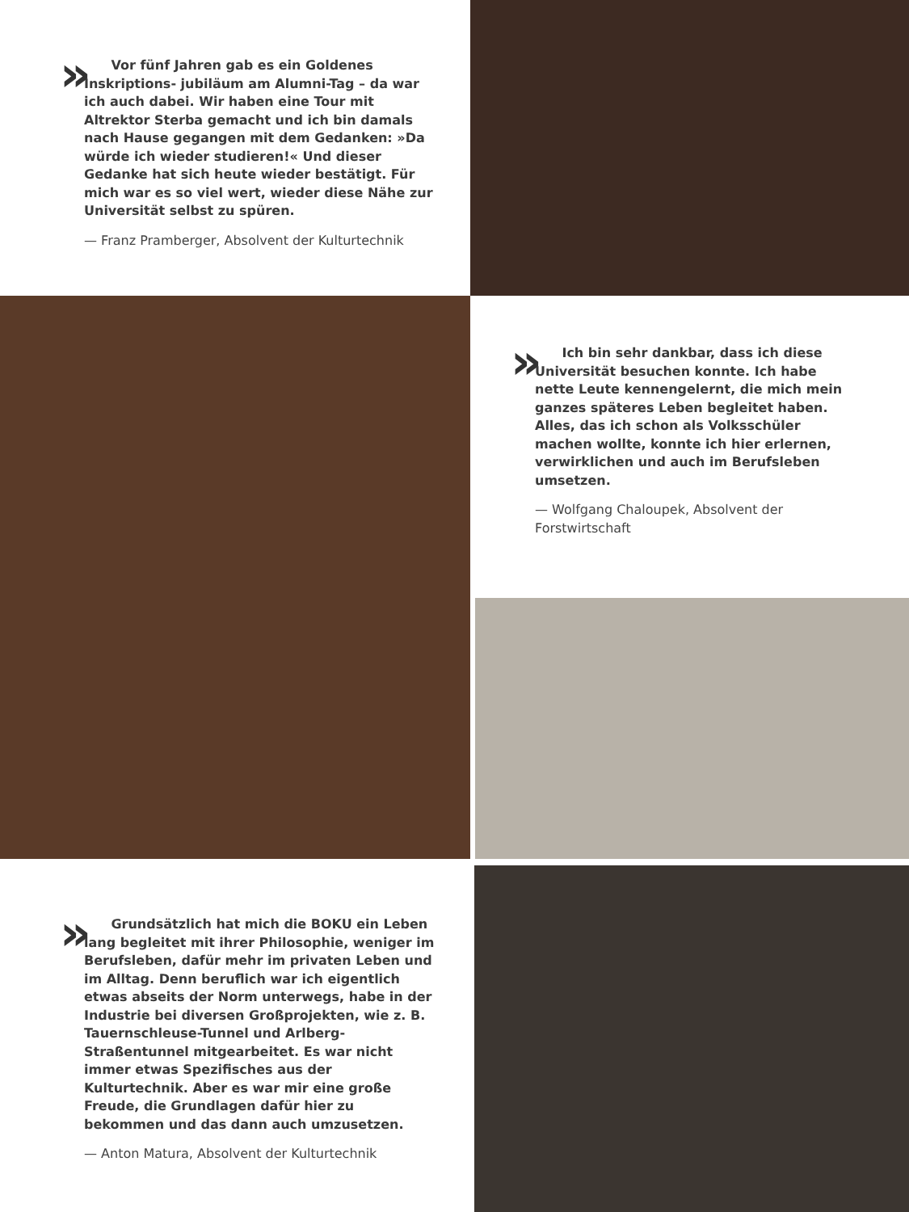»
Vor fünf Jahren gab es ein Goldenes Inskriptions- jubiläum am Alumni-Tag – da war ich auch dabei. Wir haben eine Tour mit Altrektor Sterba gemacht und ich bin damals nach Hause gegangen mit dem Gedanken: »Da würde ich wieder studieren!« Und dieser Gedanke hat sich heute wieder bestätigt. Für mich war es so viel wert, wieder diese Nähe zur Universität selbst zu spüren.
— Franz Pramberger, Absolvent der Kulturtechnik
»
Ich bin sehr dankbar, dass ich diese Universität besuchen konnte. Ich habe nette Leute kennengelernt, die mich mein ganzes späteres Leben begleitet haben. Alles, das ich schon als Volksschüler machen wollte, konnte ich hier erlernen, verwirklichen und auch im Berufsleben umsetzen.
— Wolfgang Chaloupek, Absolvent der Forstwirtschaft
»
Grundsätzlich hat mich die BOKU ein Leben lang begleitet mit ihrer Philosophie, weniger im Berufsleben, dafür mehr im privaten Leben und im Alltag. Denn beruflich war ich eigentlich etwas abseits der Norm unterwegs, habe in der Industrie bei diversen Großprojekten, wie z. B. Tauernschleuse-Tunnel und Arlberg-Straßentunnel mitgearbeitet. Es war nicht immer etwas Spezifisches aus der Kulturtechnik. Aber es war mir eine große Freude, die Grundlagen dafür hier zu bekommen und das dann auch umzusetzen.
— Anton Matura, Absolvent der Kulturtechnik